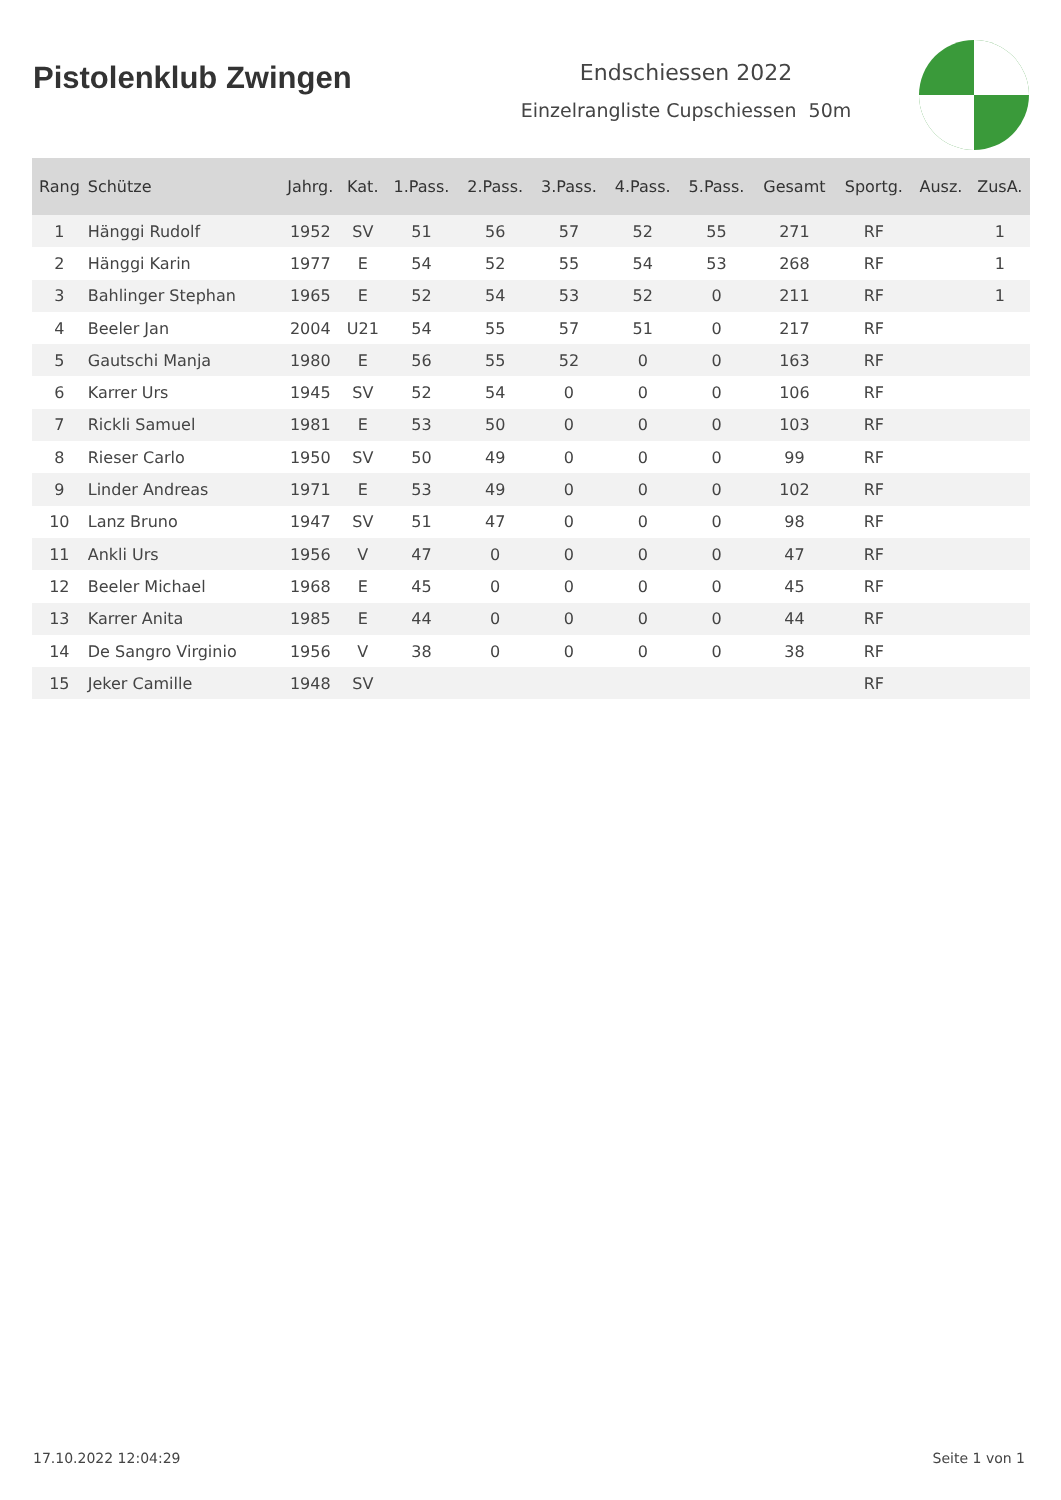Pistolenklub Zwingen
Endschiessen 2022
Einzelrangliste Cupschiessen 50m
| Rang | Schütze | Jahrg. | Kat. | 1.Pass. | 2.Pass. | 3.Pass. | 4.Pass. | 5.Pass. | Gesamt | Sportg. | Ausz. | ZusA. |
| --- | --- | --- | --- | --- | --- | --- | --- | --- | --- | --- | --- | --- |
| 1 | Hänggi Rudolf | 1952 | SV | 51 | 56 | 57 | 52 | 55 | 271 | RF | | 1 |
| 2 | Hänggi Karin | 1977 | E | 54 | 52 | 55 | 54 | 53 | 268 | RF | | 1 |
| 3 | Bahlinger Stephan | 1965 | E | 52 | 54 | 53 | 52 | 0 | 211 | RF | | 1 |
| 4 | Beeler Jan | 2004 | U21 | 54 | 55 | 57 | 51 | 0 | 217 | RF | | |
| 5 | Gautschi Manja | 1980 | E | 56 | 55 | 52 | 0 | 0 | 163 | RF | | |
| 6 | Karrer Urs | 1945 | SV | 52 | 54 | 0 | 0 | 0 | 106 | RF | | |
| 7 | Rickli Samuel | 1981 | E | 53 | 50 | 0 | 0 | 0 | 103 | RF | | |
| 8 | Rieser Carlo | 1950 | SV | 50 | 49 | 0 | 0 | 0 | 99 | RF | | |
| 9 | Linder Andreas | 1971 | E | 53 | 49 | 0 | 0 | 0 | 102 | RF | | |
| 10 | Lanz Bruno | 1947 | SV | 51 | 47 | 0 | 0 | 0 | 98 | RF | | |
| 11 | Ankli Urs | 1956 | V | 47 | 0 | 0 | 0 | 0 | 47 | RF | | |
| 12 | Beeler Michael | 1968 | E | 45 | 0 | 0 | 0 | 0 | 45 | RF | | |
| 13 | Karrer Anita | 1985 | E | 44 | 0 | 0 | 0 | 0 | 44 | RF | | |
| 14 | De Sangro Virginio | 1956 | V | 38 | 0 | 0 | 0 | 0 | 38 | RF | | |
| 15 | Jeker Camille | 1948 | SV | | | | | | | RF | | |
17.10.2022 12:04:29 Seite 1 von 1